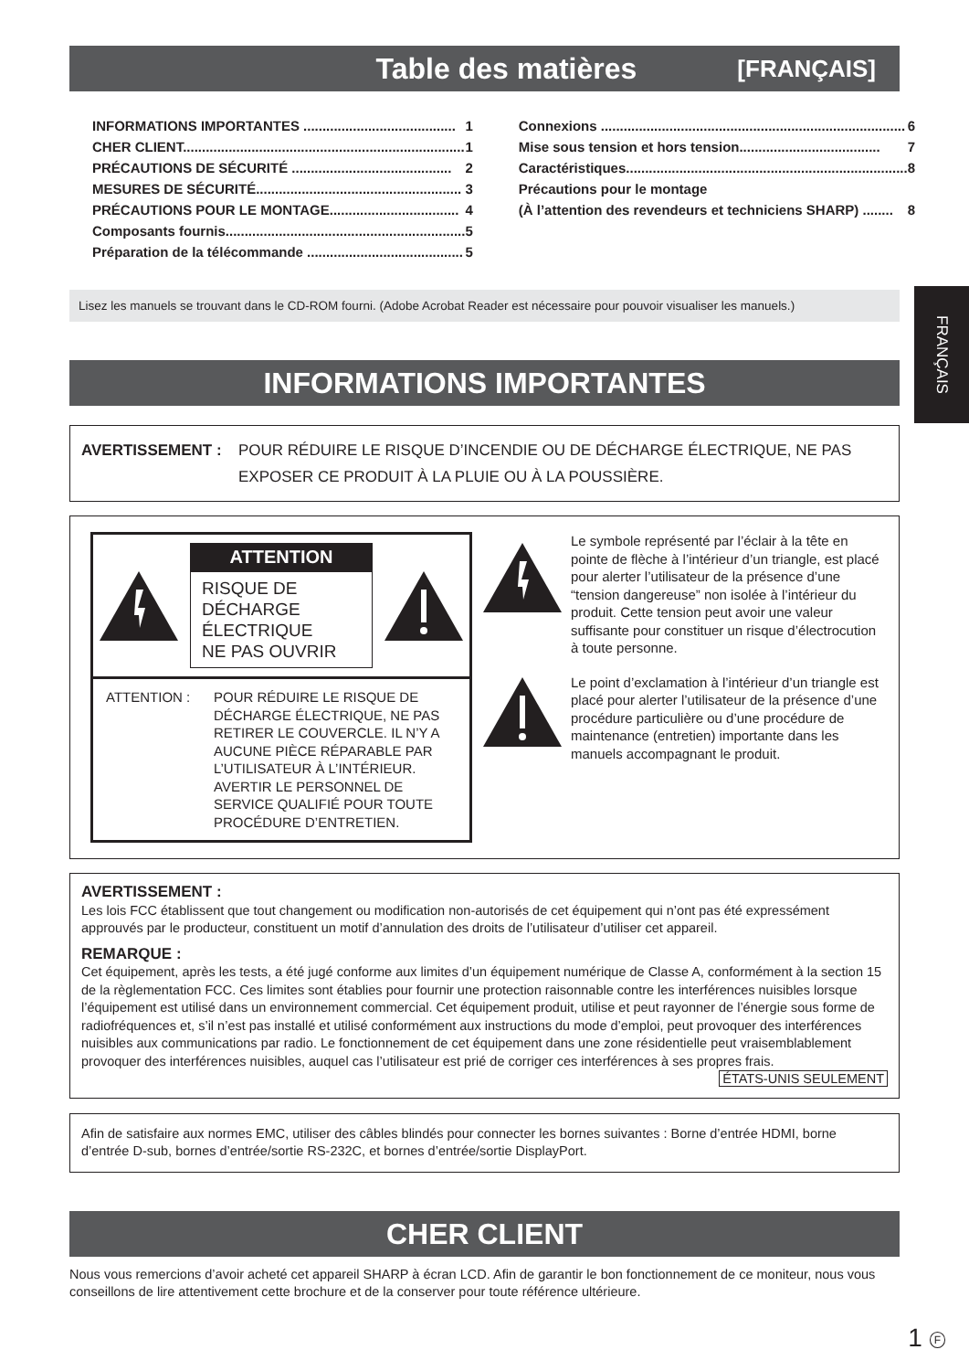FRANÇAIS
Table des matières [FRANÇAIS]
INFORMATIONS IMPORTANTES ........................................ 1
CHER CLIENT.......................................................................... 1
PRÉCAUTIONS DE SÉCURITÉ .......................................... 2
MESURES DE SÉCURITÉ...................................................... 3
PRÉCAUTIONS POUR LE MONTAGE.................................. 4
Composants fournis............................................................... 5
Préparation de la télécommande ......................................... 5
Connexions ................................................................................ 6
Mise sous tension et hors tension..................................... 7
Caractéristiques.......................................................................... 8
Précautions pour le montage
(À l’attention des revendeurs et techniciens SHARP) ........ 8
Lisez les manuels se trouvant dans le CD-ROM fourni. (Adobe Acrobat Reader est nécessaire pour pouvoir visualiser les manuels.)
INFORMATIONS IMPORTANTES
AVERTISSEMENT : POUR RÉDUIRE LE RISQUE D’INCENDIE OU DE DÉCHARGE ÉLECTRIQUE, NE PAS EXPOSER CE PRODUIT À LA PLUIE OU À LA POUSSIÈRE.
ATTENTION
RISQUE DE
DÉCHARGE
ÉLECTRIQUE
NE PAS OUVRIR
ATTENTION : POUR RÉDUIRE LE RISQUE DE DÉCHARGE ÉLECTRIQUE, NE PAS RETIRER LE COUVERCLE. IL N’Y A AUCUNE PIÈCE RÉPARABLE PAR L’UTILISATEUR À L’INTÉRIEUR. AVERTIR LE PERSONNEL DE SERVICE QUALIFIÉ POUR TOUTE PROCÉDURE D’ENTRETIEN.
Le symbole représenté par l’éclair à la tête en pointe de flèche à l’intérieur d’un triangle, est placé pour alerter l’utilisateur de la présence d’une “tension dangereuse” non isolée à l’intérieur du produit. Cette tension peut avoir une valeur suffisante pour constituer un risque d’électrocution à toute personne.
Le point d’exclamation à l’intérieur d’un triangle est placé pour alerter l’utilisateur de la présence d’une procédure particulière ou d’une procédure de maintenance (entretien) importante dans les manuels accompagnant le produit.
AVERTISSEMENT :
Les lois FCC établissent que tout changement ou modification non-autorisés de cet équipement qui n’ont pas été expressément approuvés par le producteur, constituent un motif d’annulation des droits de l’utilisateur d’utiliser cet appareil.
REMARQUE :
Cet équipement, après les tests, a été jugé conforme aux limites d’un équipement numérique de Classe A, conformément à la section 15 de la règlementation FCC. Ces limites sont établies pour fournir une protection raisonnable contre les interférences nuisibles lorsque l’équipement est utilisé dans un environnement commercial. Cet équipement produit, utilise et peut rayonner de l’énergie sous forme de radiofréquences et, s’il n’est pas installé et utilisé conformément aux instructions du mode d’emploi, peut provoquer des interférences nuisibles aux communications par radio. Le fonctionnement de cet équipement dans une zone résidentielle peut vraisemblablement provoquer des interférences nuisibles, auquel cas l’utilisateur est prié de corriger ces interférences à ses propres frais.
ÉTATS-UNIS SEULEMENT
Afin de satisfaire aux normes EMC, utiliser des câbles blindés pour connecter les bornes suivantes : Borne d’entrée HDMI, borne d’entrée D-sub, bornes d’entrée/sortie RS-232C, et bornes d’entrée/sortie DisplayPort.
CHER CLIENT
Nous vous remercions d’avoir acheté cet appareil SHARP à écran LCD. Afin de garantir le bon fonctionnement de ce moniteur, nous vous conseillons de lire attentivement cette brochure et de la conserver pour toute référence ultérieure.
1 F